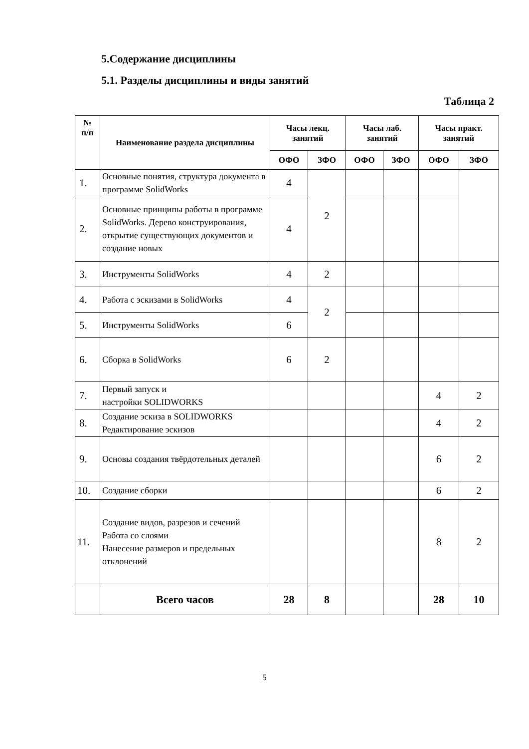5.Содержание дисциплины
5.1. Разделы дисциплины и виды занятий
Таблица 2
| № п/п | Наименование раздела дисциплины | Часы лекц. занятий | | Часы лаб. занятий | | Часы практ. занятий | |
| --- | --- | --- | --- | --- | --- | --- | --- |
| | | ОФО | ЗФО | ОФО | ЗФО | ОФО | ЗФО |
| 1. | Основные понятия, структура документа в программе SolidWorks | 4 | 2 | | | | |
| 2. | Основные принципы работы в программе SolidWorks. Дерево конструирования, открытие существующих документов и создание новых | 4 | | | | | |
| 3. | Инструменты SolidWorks | 4 | 2 | | | | |
| 4. | Работа с эскизами в SolidWorks | 4 | 2 | | | | |
| 5. | Инструменты SolidWorks | 6 | | | | | |
| 6. | Сборка в SolidWorks | 6 | 2 | | | | |
| 7. | Первый запуск и настройки SOLIDWORKS | | | | | 4 | 2 |
| 8. | Создание эскиза в SOLIDWORKS Редактирование эскизов | | | | | 4 | 2 |
| 9. | Основы создания твёрдотельных деталей | | | | | 6 | 2 |
| 10. | Создание сборки | | | | | 6 | 2 |
| 11. | Создание видов, разрезов и сечений Работа со слоями Нанесение размеров и предельных отклонений | | | | | 8 | 2 |
| | Всего часов | 28 | 8 | | | 28 | 10 |
5